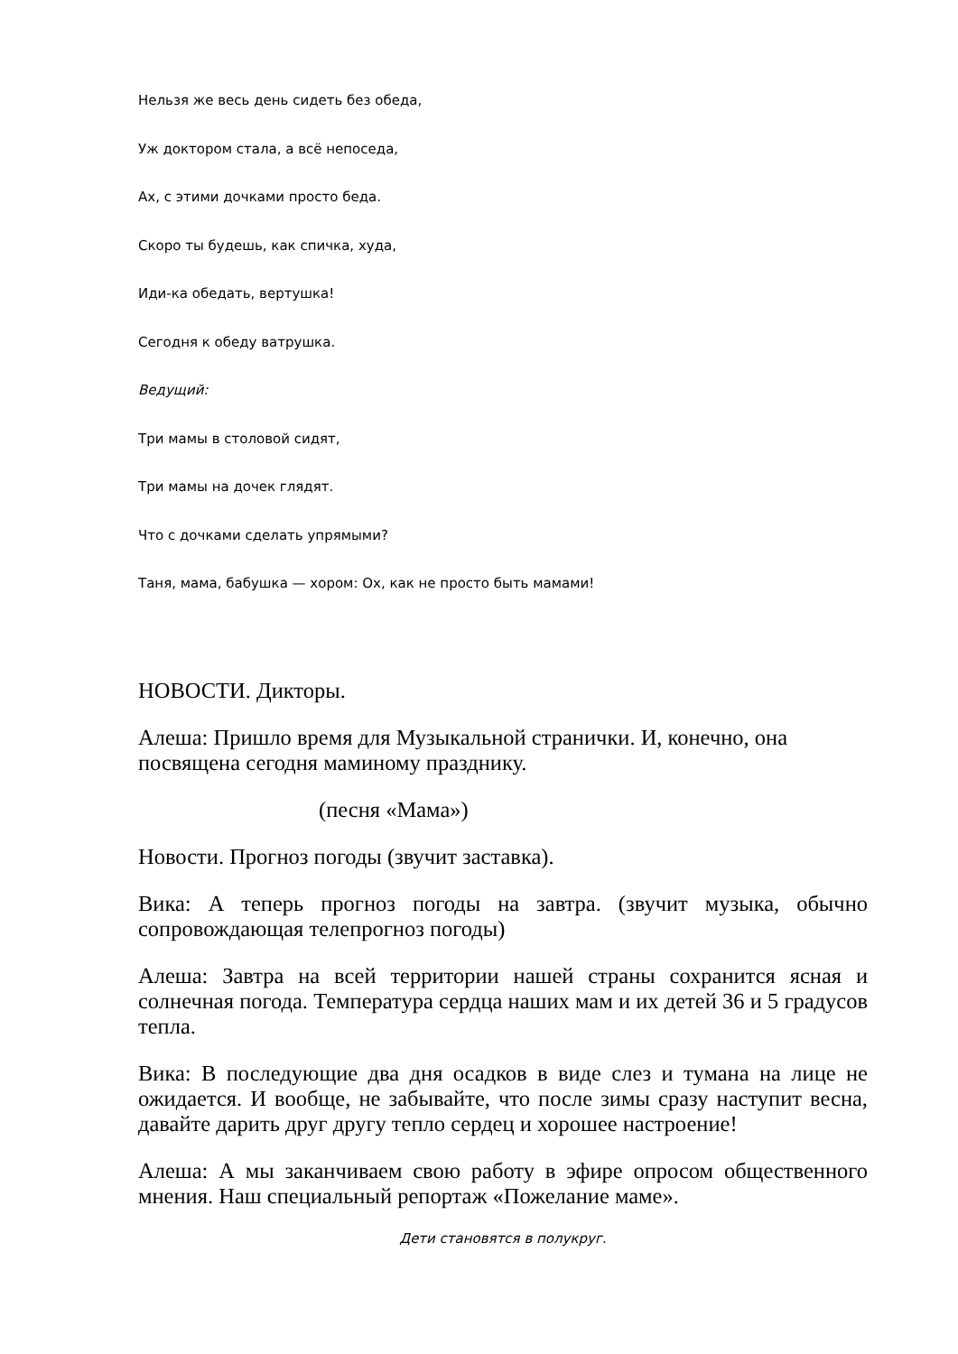Нельзя же весь день сидеть без обеда,
Уж доктором стала, а всё непоседа,
Ах, с этими дочками просто беда.
Скоро ты будешь, как спичка, худа,
Иди-ка обедать, вертушка!
Сегодня к обеду ватрушка.
Ведущий:
Три мамы в столовой сидят,
Три мамы на дочек глядят.
Что с дочками сделать упрямыми?
Таня, мама, бабушка — хором: Ох, как не просто быть мамами!
НОВОСТИ. Дикторы.
Алеша: Пришло время для Музыкальной странички. И, конечно, она посвящена сегодня маминому празднику.
(песня «Мама»)
Новости. Прогноз погоды (звучит заставка).
Вика: А теперь прогноз погоды на завтра. (звучит музыка, обычно сопровождающая телепрогноз погоды)
Алеша: Завтра на всей территории нашей страны сохранится ясная и солнечная погода. Температура сердца наших мам и их детей 36 и 5 градусов тепла.
Вика: В последующие два дня осадков в виде слез и тумана на лице не ожидается. И вообще, не забывайте, что после зимы сразу наступит весна, давайте дарить друг другу тепло сердец и хорошее настроение!
Алеша: А мы заканчиваем свою работу в эфире опросом общественного мнения. Наш специальный репортаж «Пожелание маме».
Дети становятся в полукруг.